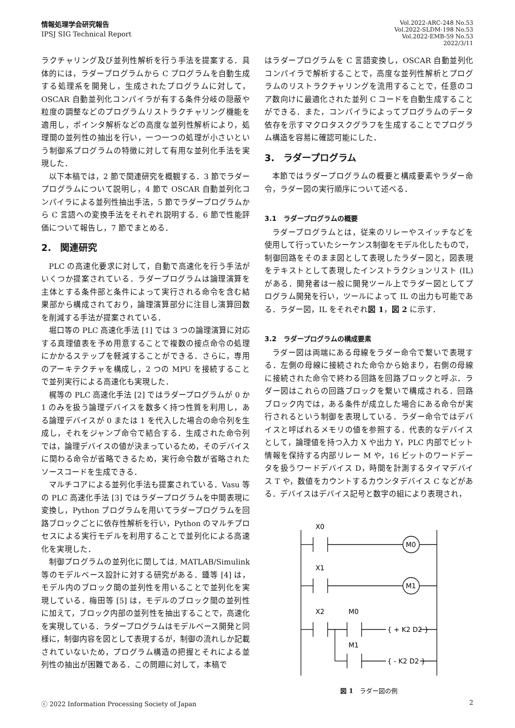情報処理学会研究報告
IPSJ SIG Technical Report
Vol.2022-ARC-248 No.53
Vol.2022-SLDM-198 No.53
Vol.2022-EMB-59 No.53
2022/3/11
ラクチャリング及び並列性解析を行う手法を提案する．具体的には，ラダープログラムから C プログラムを自動生成する処理系を開発し，生成されたプログラムに対して，OSCAR 自動並列化コンパイラが有する条件分岐の隠蔽や粒度の調整などのプログラムリストラクチャリング機能を適用し，ポインタ解析などの高度な並列性解析により，処理間の並列性の抽出を行い，一つ一つの処理が小さいという制御系プログラムの特徴に対して有用な並列化手法を実現した．
以下本稿では，2 節で関連研究を概観する．3 節でラダープログラムについて説明し，4 節で OSCAR 自動並列化コンパイラによる並列性抽出手法，5 節でラダープログラムから C 言語への変換手法をそれぞれ説明する．6 節で性能評価について報告し，7 節でまとめる．
2.　関連研究
PLC の高速化要求に対して，自動で高速化を行う手法がいくつか提案されている．ラダープログラムは論理演算を主体とする条件部と条件によって実行される命令を含む結果部から構成されており，論理演算部分に注目し演算回数を削減する手法が提案されている．
堀口等の PLC 高速化手法 [1] では 3 つの論理演算に対応する真理値表を予め用意することで複数の接点命令の処理にかかるステップを軽減することができる．さらに，専用のアーキテクチャを構成し，2 つの MPU を接続することで並列実行による高速化も実現した．
梶等の PLC 高速化手法 [2] ではラダープログラムが 0 か 1 のみを扱う論理デバイスを数多く持つ性質を利用し，ある論理デバイスが 0 または 1 を代入した場合の命令列を生成し，それをジャンプ命令で結合する．生成された命令列では，論理デバイスの値が決まっているため，そのデバイスに関わる命令が省略できるため，実行命令数が省略されたソースコードを生成できる．
マルチコアによる並列化手法も提案されている．Vasu 等の PLC 高速化手法 [3] ではラダープログラムを中間表現に変換し，Python プログラムを用いてラダープログラムを回路ブロックごとに依存性解析を行い，Python のマルチプロセスによる実行モデルを利用することで並列化による高速化を実現した．
制御プログラムの並列化に関しては, MATLAB/Simulink 等のモデルベース設計に対する研究がある．鍾等 [4] は，モデル内のブロック間の並列性を用いることで並列化を実現している．梅田等 [5] は，モデルのブロック間の並列性に加えて，ブロック内部の並列性を抽出することで，高速化を実現している．ラダープログラムはモデルベース開発と同様に，制御内容を図として表現するが，制御の流れしか記載されていないため，プログラム構造の把握とそれによる並列性の抽出が困難である．この問題に対して，本稿で
はラダープログラムを C 言語変換し，OSCAR 自動並列化コンパイラで解析することで，高度な並列性解析とプログラムのリストラクチャリングを流用することで，任意のコア数向けに最適化された並列 C コードを自動生成することができる．また，コンパイラによってプログラムのデータ依存を示すマクロタスクグラフを生成することでプログラム構造を容易に確認可能にした．
3.　ラダープログラム
本節ではラダープログラムの概要と構成要素やラダー命令，ラダー図の実行順序について述べる．
3.1　ラダープログラムの概要
ラダープログラムとは，従来のリレーやスイッチなどを使用して行っていたシーケンス制御をモデル化したもので，制御回路をそのまま図として表現したラダー図と，図表現をテキストとして表現したインストラクションリスト (IL) がある．開発者は一般に開発ツール上でラダー図としてプログラム開発を行い，ツールによって IL の出力も可能である．ラダー図，IL をそれぞれ図 1，図 2 に示す．
3.2　ラダープログラムの構成要素
ラダー図は両端にある母線をラダー命令で繋いで表現する．左側の母線に接続された命令から始まり，右側の母線に接続された命令で終わる回路を回路ブロックと呼ぶ．ラダー図はこれらの回路ブロックを繋いで構成される．回路ブロック内では，ある条件が成立した場合にある命令が実行されるという制御を表現している．ラダー命令ではデバイスと呼ばれるメモリの値を参照する．代表的なデバイスとして，論理値を持つ入力 X や出力 Y，PLC 内部でビット情報を保持する内部リレー M や，16 ビットのワードデータを扱うワードデバイス D，時間を計測するタイマデバイス T や，数値をカウントするカウンタデバイス C などがある．デバイスはデバイス記号と数字の組により表現され，
X0
M0
X1
M1
X2
M0
M1
{ + K2 D2 }
{ - K2 D2 }
図 1　ラダー図の例
ⓒ 2022 Information Processing Society of Japan 2